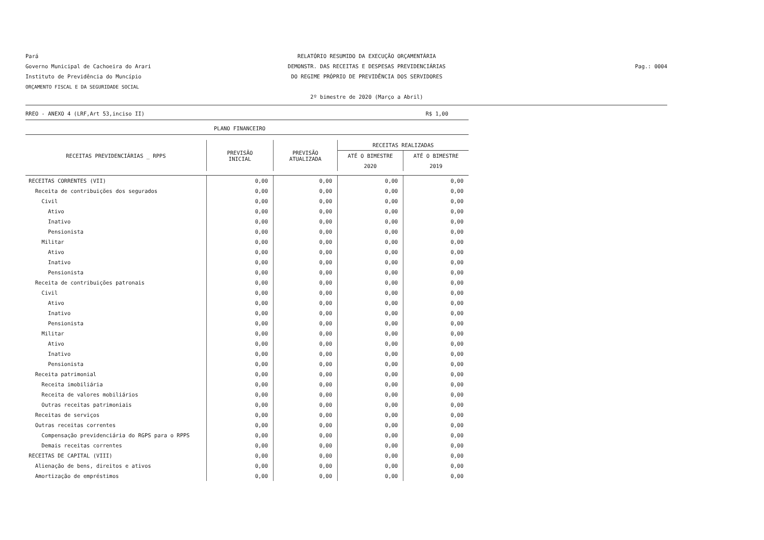Pará
Governo Municipal de Cachoeira do Arari
Instituto de Previdência do Muncípio
ORÇAMENTO FISCAL E DA SEGURIDADE SOCIAL
RELATÓRIO RESUMIDO DA EXECUÇÃO ORÇAMENTÁRIA
DEMONSTR. DAS RECEITAS E DESPESAS PREVIDENCIÁRIAS
DO REGIME PRÓPRIO DE PREVIDÊNCIA DOS SERVIDORES
2º bimestre de 2020 (Março a Abril)
Pag.: 0004
RREO - ANEXO 4 (LRF,Art 53,inciso II) R$ 1,00
PLANO FINANCEIRO
| RECEITAS PREVIDENCIÁRIAS _ RPPS | PREVISÃO INICIAL | PREVISÃO ATUALIZADA | RECEITAS REALIZADAS | |
| --- | --- | --- | --- | --- |
| | | | ATÉ O BIMESTRE | ATÉ O BIMESTRE |
| | | | 2020 | 2019 |
| RECEITAS CORRENTES (VII) | 0,00 | 0,00 | 0,00 | 0,00 |
| Receita de contribuições dos segurados | 0,00 | 0,00 | 0,00 | 0,00 |
| Civil | 0,00 | 0,00 | 0,00 | 0,00 |
| Ativo | 0,00 | 0,00 | 0,00 | 0,00 |
| Inativo | 0,00 | 0,00 | 0,00 | 0,00 |
| Pensionista | 0,00 | 0,00 | 0,00 | 0,00 |
| Militar | 0,00 | 0,00 | 0,00 | 0,00 |
| Ativo | 0,00 | 0,00 | 0,00 | 0,00 |
| Inativo | 0,00 | 0,00 | 0,00 | 0,00 |
| Pensionista | 0,00 | 0,00 | 0,00 | 0,00 |
| Receita de contribuições patronais | 0,00 | 0,00 | 0,00 | 0,00 |
| Civil | 0,00 | 0,00 | 0,00 | 0,00 |
| Ativo | 0,00 | 0,00 | 0,00 | 0,00 |
| Inativo | 0,00 | 0,00 | 0,00 | 0,00 |
| Pensionista | 0,00 | 0,00 | 0,00 | 0,00 |
| Militar | 0,00 | 0,00 | 0,00 | 0,00 |
| Ativo | 0,00 | 0,00 | 0,00 | 0,00 |
| Inativo | 0,00 | 0,00 | 0,00 | 0,00 |
| Pensionista | 0,00 | 0,00 | 0,00 | 0,00 |
| Receita patrimonial | 0,00 | 0,00 | 0,00 | 0,00 |
| Receita imobiliária | 0,00 | 0,00 | 0,00 | 0,00 |
| Receita de valores mobiliários | 0,00 | 0,00 | 0,00 | 0,00 |
| Outras receitas patrimoniais | 0,00 | 0,00 | 0,00 | 0,00 |
| Receitas de serviços | 0,00 | 0,00 | 0,00 | 0,00 |
| Outras receitas correntes | 0,00 | 0,00 | 0,00 | 0,00 |
| Compensação previdenciária do RGPS para o RPPS | 0,00 | 0,00 | 0,00 | 0,00 |
| Demais receitas correntes | 0,00 | 0,00 | 0,00 | 0,00 |
| RECEITAS DE CAPITAL (VIII) | 0,00 | 0,00 | 0,00 | 0,00 |
| Alienação de bens, direitos e ativos | 0,00 | 0,00 | 0,00 | 0,00 |
| Amortização de empréstimos | 0,00 | 0,00 | 0,00 | 0,00 |